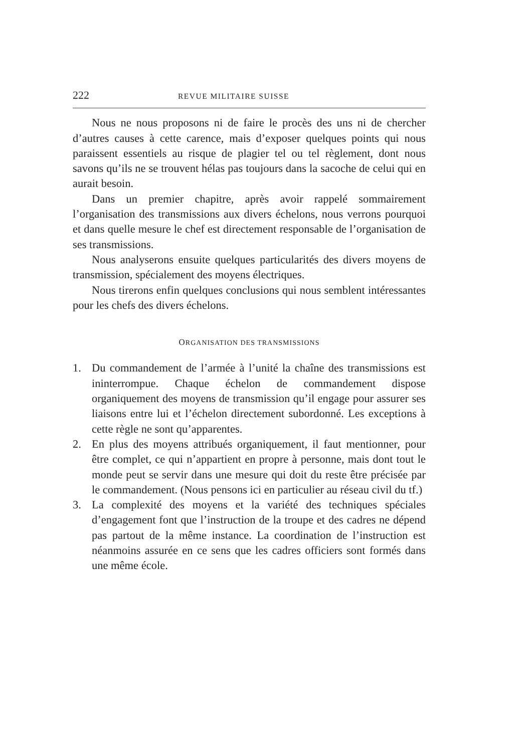222 REVUE MILITAIRE SUISSE
Nous ne nous proposons ni de faire le procès des uns ni de chercher d’autres causes à cette carence, mais d’exposer quelques points qui nous paraissent essentiels au risque de plagier tel ou tel règlement, dont nous savons qu’ils ne se trouvent hélas pas toujours dans la sacoche de celui qui en aurait besoin.
Dans un premier chapitre, après avoir rappelé sommairement l’organisation des transmissions aux divers échelons, nous verrons pourquoi et dans quelle mesure le chef est directement responsable de l’organisation de ses transmissions.
Nous analyserons ensuite quelques particularités des divers moyens de transmission, spécialement des moyens électriques.
Nous tirerons enfin quelques conclusions qui nous semblent intéressantes pour les chefs des divers échelons.
ORGANISATION DES TRANSMISSIONS
1. Du commandement de l’armée à l’unité la chaîne des transmissions est ininterrompue. Chaque échelon de commandement dispose organiquement des moyens de transmission qu’il engage pour assurer ses liaisons entre lui et l’échelon directement subordonné. Les exceptions à cette règle ne sont qu’apparentes.
2. En plus des moyens attribués organiquement, il faut mentionner, pour être complet, ce qui n’appartient en propre à personne, mais dont tout le monde peut se servir dans une mesure qui doit du reste être précisée par le commandement. (Nous pensons ici en particulier au réseau civil du tf.)
3. La complexité des moyens et la variété des techniques spéciales d’engagement font que l’instruction de la troupe et des cadres ne dépend pas partout de la même instance. La coordination de l’instruction est néanmoins assurée en ce sens que les cadres officiers sont formés dans une même école.